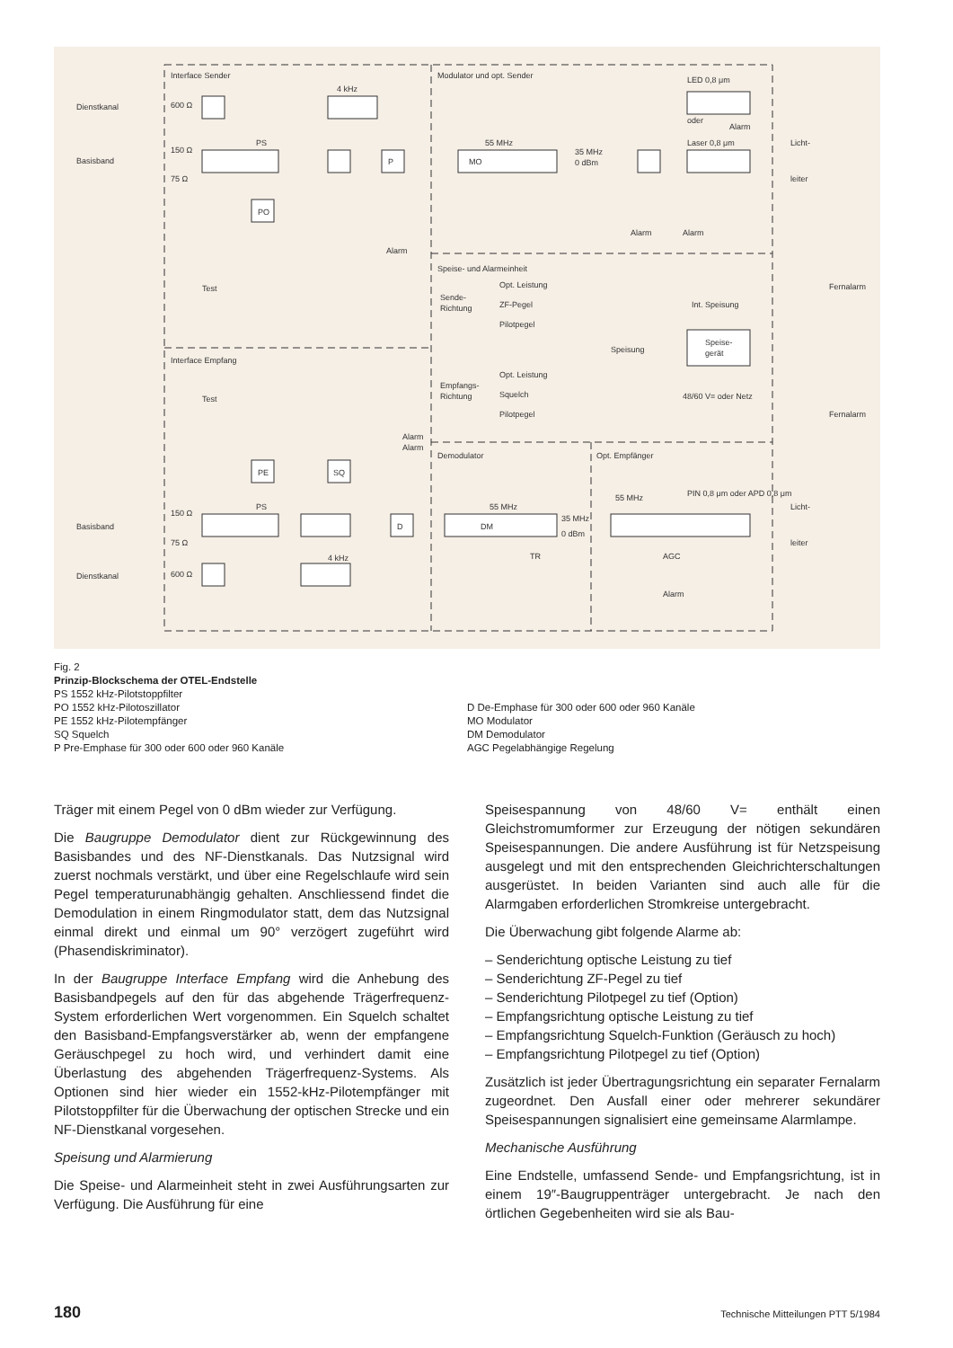Interface Sender
Modulator und opt. Sender
Dienstkanal
Basisband
600 Ω
4 kHz
PS
150 Ω
75 Ω
PO
P
55 MHz
MO
35 MHz
0 dBm
LED 0,8 μm
Laser 0,8 μm
oder
Alarm
Alarm
Alarm
Licht-
leiter
Alarm
Test
Speise- und Alarmeinheit
Sende-
Richtung
Opt. Leistung
ZF-Pegel
Pilotpegel
Fernalarm
Int. Speisung
Speisung
Speise-
gerät
Interface Empfang
Test
Empfangs-
Richtung
Opt. Leistung
Squelch
Pilotpegel
48/60 V= oder Netz
Fernalarm
Alarm
Alarm
Demodulator
Opt. Empfänger
PE
SQ
PS
55 MHz
DM
D
35 MHz
0 dBm
55 MHz
PIN 0,8 μm oder APD 0,8 μm
Licht-
leiter
TR
AGC
Alarm
Basisband
Dienstkanal
150 Ω
75 Ω
600 Ω
4 kHz
Fig. 2
Prinzip-Blockschema der OTEL-Endstelle
PS 1552 kHz-Pilotstoppfilter
PO 1552 kHz-Pilotoszillator
PE 1552 kHz-Pilotempfänger
SQ Squelch
P Pre-Emphase für 300 oder 600 oder 960 Kanäle
D De-Emphase für 300 oder 600 oder 960 Kanäle
MO Modulator
DM Demodulator
AGC Pegelabhängige Regelung
Träger mit einem Pegel von 0 dBm wieder zur Verfügung.
Die Baugruppe Demodulator dient zur Rückgewinnung des Basisbandes und des NF-Dienstkanals. Das Nutzsignal wird zuerst nochmals verstärkt, und über eine Regelschlaufe wird sein Pegel temperaturunabhängig gehalten. Anschliessend findet die Demodulation in einem Ringmodulator statt, dem das Nutzsignal einmal direkt und einmal um 90° verzögert zugeführt wird (Phasendiskriminator).
In der Baugruppe Interface Empfang wird die Anhebung des Basisbandpegels auf den für das abgehende Trägerfrequenz-System erforderlichen Wert vorgenommen. Ein Squelch schaltet den Basisband-Empfangsverstärker ab, wenn der empfangene Geräuschpegel zu hoch wird, und verhindert damit eine Überlastung des abgehenden Trägerfrequenz-Systems. Als Optionen sind hier wieder ein 1552-kHz-Pilotempfänger mit Pilotstoppfilter für die Überwachung der optischen Strecke und ein NF-Dienstkanal vorgesehen.
Speisung und Alarmierung
Die Speise- und Alarmeinheit steht in zwei Ausführungsarten zur Verfügung. Die Ausführung für eine
Speisespannung von 48/60 V= enthält einen Gleichstromumformer zur Erzeugung der nötigen sekundären Speisespannungen. Die andere Ausführung ist für Netzspeisung ausgelegt und mit den entsprechenden Gleichrichterschaltungen ausgerüstet. In beiden Varianten sind auch alle für die Alarmgaben erforderlichen Stromkreise untergebracht.
Die Überwachung gibt folgende Alarme ab:
– Senderichtung optische Leistung zu tief
– Senderichtung ZF-Pegel zu tief
– Senderichtung Pilotpegel zu tief (Option)
– Empfangsrichtung optische Leistung zu tief
– Empfangsrichtung Squelch-Funktion (Geräusch zu hoch)
– Empfangsrichtung Pilotpegel zu tief (Option)
Zusätzlich ist jeder Übertragungsrichtung ein separater Fernalarm zugeordnet. Den Ausfall einer oder mehrerer sekundärer Speisespannungen signalisiert eine gemeinsame Alarmlampe.
Mechanische Ausführung
Eine Endstelle, umfassend Sende- und Empfangsrichtung, ist in einem 19″-Baugruppenträger untergebracht. Je nach den örtlichen Gegebenheiten wird sie als Bau-
180 Technische Mitteilungen PTT 5/1984